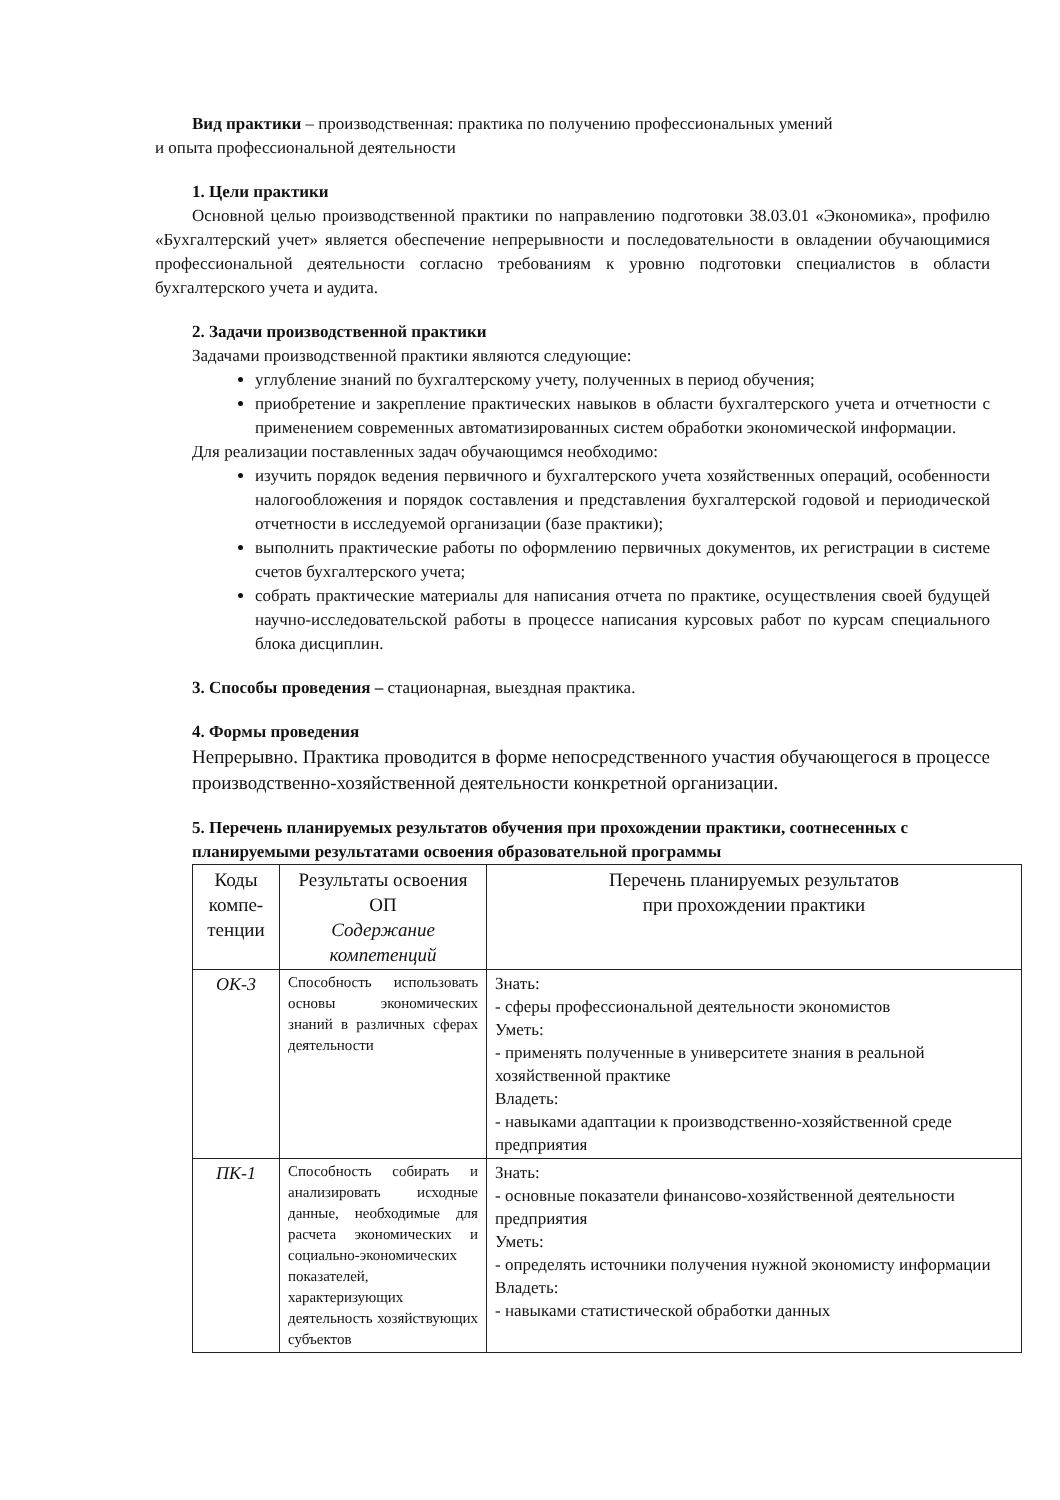Вид практики – производственная: практика по получению профессиональных умений
и опыта профессиональной деятельности
1. Цели практики
Основной целью производственной практики по направлению подготовки 38.03.01 «Экономика», профилю «Бухгалтерский учет» является обеспечение непрерывности и последовательности в овладении обучающимися профессиональной деятельности согласно требованиям к уровню подготовки специалистов в области бухгалтерского учета и аудита.
2. Задачи производственной практики
Задачами производственной практики являются следующие:
углубление знаний по бухгалтерскому учету, полученных в период обучения;
приобретение и закрепление практических навыков в области бухгалтерского учета и отчетности с применением современных автоматизированных систем обработки экономической информации.
Для реализации поставленных задач обучающимся необходимо:
изучить порядок ведения первичного и бухгалтерского учета хозяйственных операций, особенности налогообложения и порядок составления и представления бухгалтерской годовой и периодической отчетности в исследуемой организации (базе практики);
выполнить практические работы по оформлению первичных документов, их регистрации в системе счетов бухгалтерского учета;
собрать практические материалы для написания отчета по практике, осуществления своей будущей научно-исследовательской работы в процессе написания курсовых работ по курсам специального блока дисциплин.
3. Способы проведения – стационарная, выездная практика.
4. Формы проведения
Непрерывно. Практика проводится в форме непосредственного участия обучающегося в процессе производственно-хозяйственной деятельности конкретной организации.
5. Перечень планируемых результатов обучения при прохождении практики, соотнесенных с планируемыми результатами освоения образовательной программы
| Коды компе-тенции | Результаты освоения ОП Содержание компетенций | Перечень планируемых результатов при прохождении практики |
| ОК-3 | Способность использовать основы экономических знаний в различных сферах деятельности | Знать: - сферы профессиональной деятельности экономистов Уметь: - применять полученные в университете знания в реальной хозяйственной практике Владеть: - навыками адаптации к производственно-хозяйственной среде предприятия |
| ПК-1 | Способность собирать и анализировать исходные данные, необходимые для расчета экономических и социально-экономических показателей, характеризующих деятельность хозяйствующих субъектов | Знать: - основные показатели финансово-хозяйственной деятельности предприятия Уметь: - определять источники получения нужной экономисту информации Владеть: - навыками статистической обработки данных |